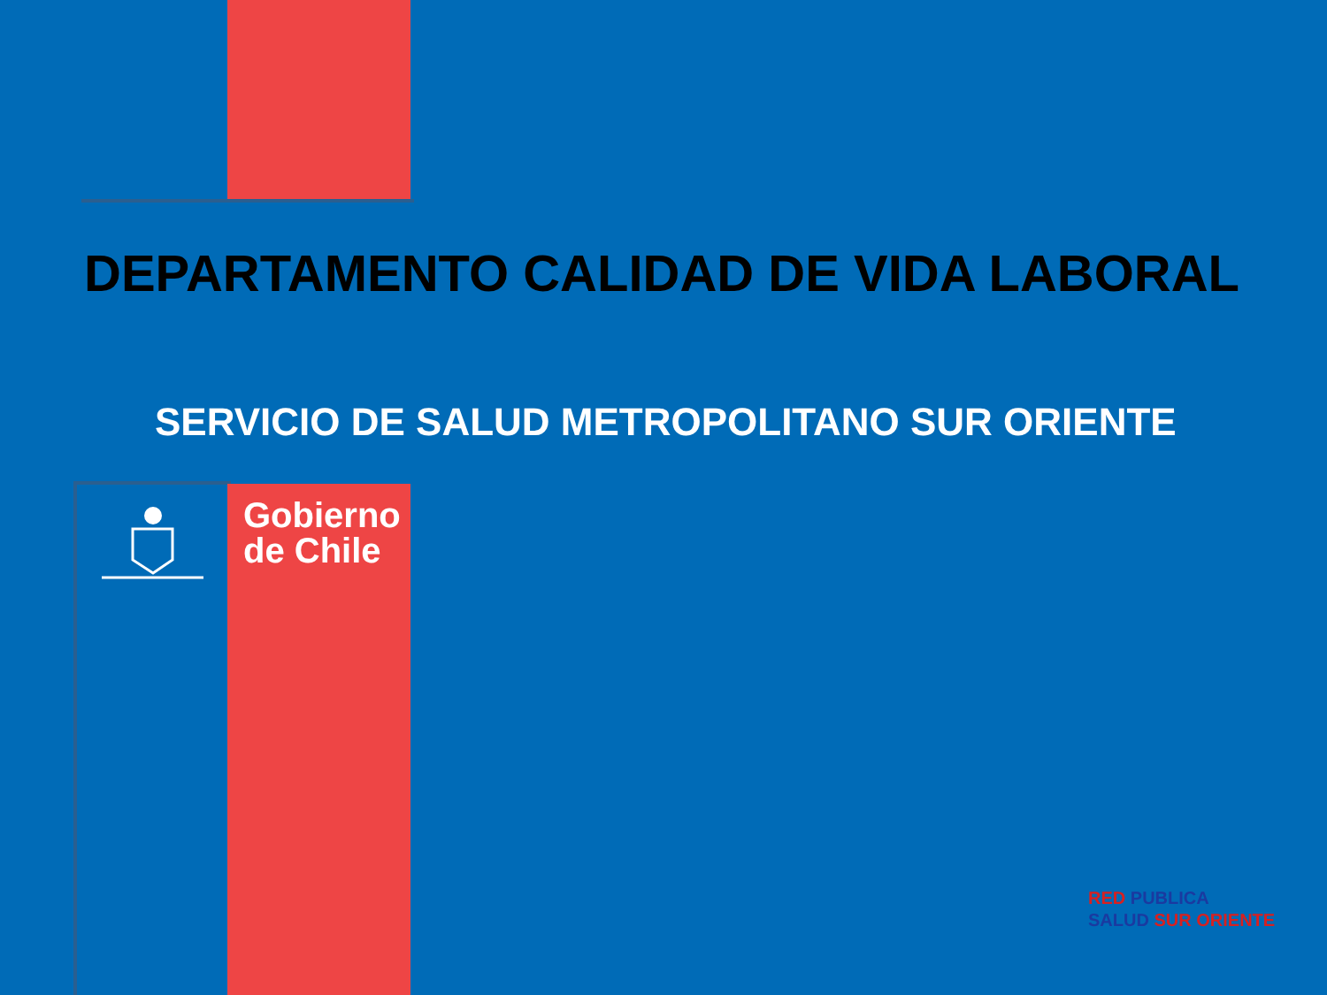DEPARTAMENTO CALIDAD DE VIDA LABORAL
SERVICIO DE SALUD METROPOLITANO SUR ORIENTE
Gobierno
de Chile
RED PUBLICA
SALUD SUR ORIENTE